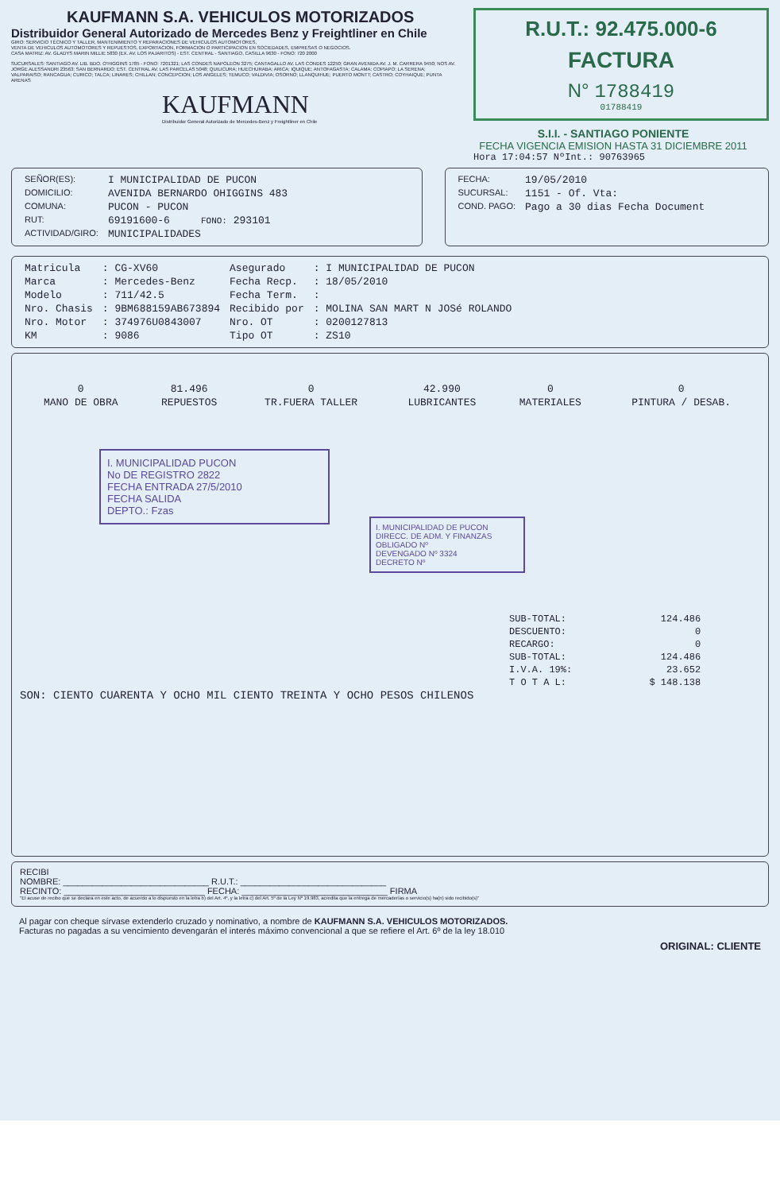KAUFMANN S.A. VEHICULOS MOTORIZADOS
Distribuidor General Autorizado de Mercedes Benz y Freightliner en Chile
GIRO: SERVICIO TÉCNICO Y TALLER, MANTENIMIENTO Y REPARACIONES DE VEHICULOS AUTOMOTORES,
VENTA DE VEHICULOS AUTOMOTORES Y REPUESTOS, EXPORTACION, FORMACION O PARTICIPACION EN SOCIEDADES, EMPRESAS O NEGOCIOS.
CASA MATRIZ: AV. GLADYS MARIN MILLIE 5830 (EX. AV. LOS PAJARITOS) - EST. CENTRAL - SANTIAGO, CASILLA 9630 - FONO: 720 2000
SUCURSALES: SANTIAGO AV. LIB. BDO. O'HIGGINS 1785 - FONO: 7201321; LAS CONDES NAPOLEON 3275; CANTAGALLO AV. LAS CONDES 12250; GRAN AVENIDA AV. J. M. CARRERA 9450; NOS AV. JORGE ALESSANDRI 23563; SAN BERNARDO; EST. CENTRAL AV. LAS PARCELAS 5048; QUILICURA; HUECHURABA; ARICA; IQUIQUE; ANTOFAGASTA; CALAMA; COPIAPO; LA SERENA; VALPARAISO; RANCAGUA; CURICO; TALCA; LINARES; CHILLAN; CONCEPCION; LOS ANGELES; TEMUCO; VALDIVIA; OSORNO; LLANQUIHUE; PUERTO MONTT; CASTRO; COYHAIQUE; PUNTA ARENAS
KAUFMANN
Distribuidor General Autorizado de Mercedes-Benz y Freightliner en Chile
R.U.T.: 92.475.000-6
FACTURA
N° 1788419
01788419
S.I.I. - SANTIAGO PONIENTE
FECHA VIGENCIA EMISION HASTA 31 DICIEMBRE 2011
Hora 17:04:57 NºInt.: 90763965
| SEÑOR(ES): | I MUNICIPALIDAD DE PUCON |
| DOMICILIO: | AVENIDA BERNARDO OHIGGINS 483 |
| COMUNA: | PUCON - PUCON |
| RUT: | 69191600-6 FONO: 293101 |
| ACTIVIDAD/GIRO: | MUNICIPALIDADES |
| FECHA: | 19/05/2010 |
| SUCURSAL: | 1151 - Of. Vta: |
| COND. PAGO: | Pago a 30 dias Fecha Document |
| Matricula | : CG-XV60 | Asegurado | : I MUNICIPALIDAD DE PUCON |
| Marca | : Mercedes-Benz | Fecha Recp. | : 18/05/2010 |
| Modelo | : 711/42.5 | Fecha Term. | : |
| Nro. Chasis | : 9BM688159AB673894 | Recibido por | : MOLINA SAN MART N JOSé ROLANDO |
| Nro. Motor | : 374976U0843007 | Nro. OT | : 0200127813 |
| KM | : 9086 | Tipo OT | : ZS10 |
| 0 | 81.496 | 0 | 42.990 | 0 | 0 |
| MANO DE OBRA | REPUESTOS | TR.FUERA TALLER | LUBRICANTES | MATERIALES | PINTURA / DESAB. |
I. MUNICIPALIDAD PUCON
No DE REGISTRO 2822
FECHA ENTRADA 27/5/2010
FECHA SALIDA
DEPTO.: Fzas
I. MUNICIPALIDAD DE PUCON
DIRECC. DE ADM. Y FINANZAS
OBLIGADO Nº
DEVENGADO Nº 3324
DECRETO Nº
| SUB-TOTAL: | 124.486 |
| DESCUENTO: | 0 |
| RECARGO: | 0 |
| SUB-TOTAL: | 124.486 |
| I.V.A. 19%: | 23.652 |
| T O T A L: | $ 148.138 |
SON: CIENTO CUARENTA Y OCHO MIL CIENTO TREINTA Y OCHO PESOS CHILENOS
RECIBI
NOMBRE: ______________________________ R.U.T.: ______________________________
RECINTO: _____________________________ FECHA: ______________________________ FIRMA
"El acuse de recibo que se declara en este acto, de acuerdo a lo dispuesto en la letra b) del Art. 4º, y la letra c) del Art. 5º de la Ley Nº 19.983, acredita que la entrega de mercaderías o servicio(s) ha(n) sido recibido(s)"
Al pagar con cheque sírvase extenderlo cruzado y nominativo, a nombre de KAUFMANN S.A. VEHICULOS MOTORIZADOS.
Facturas no pagadas a su vencimiento devengarán el interés máximo convencional a que se refiere el Art. 6º de la ley 18.010
ORIGINAL: CLIENTE